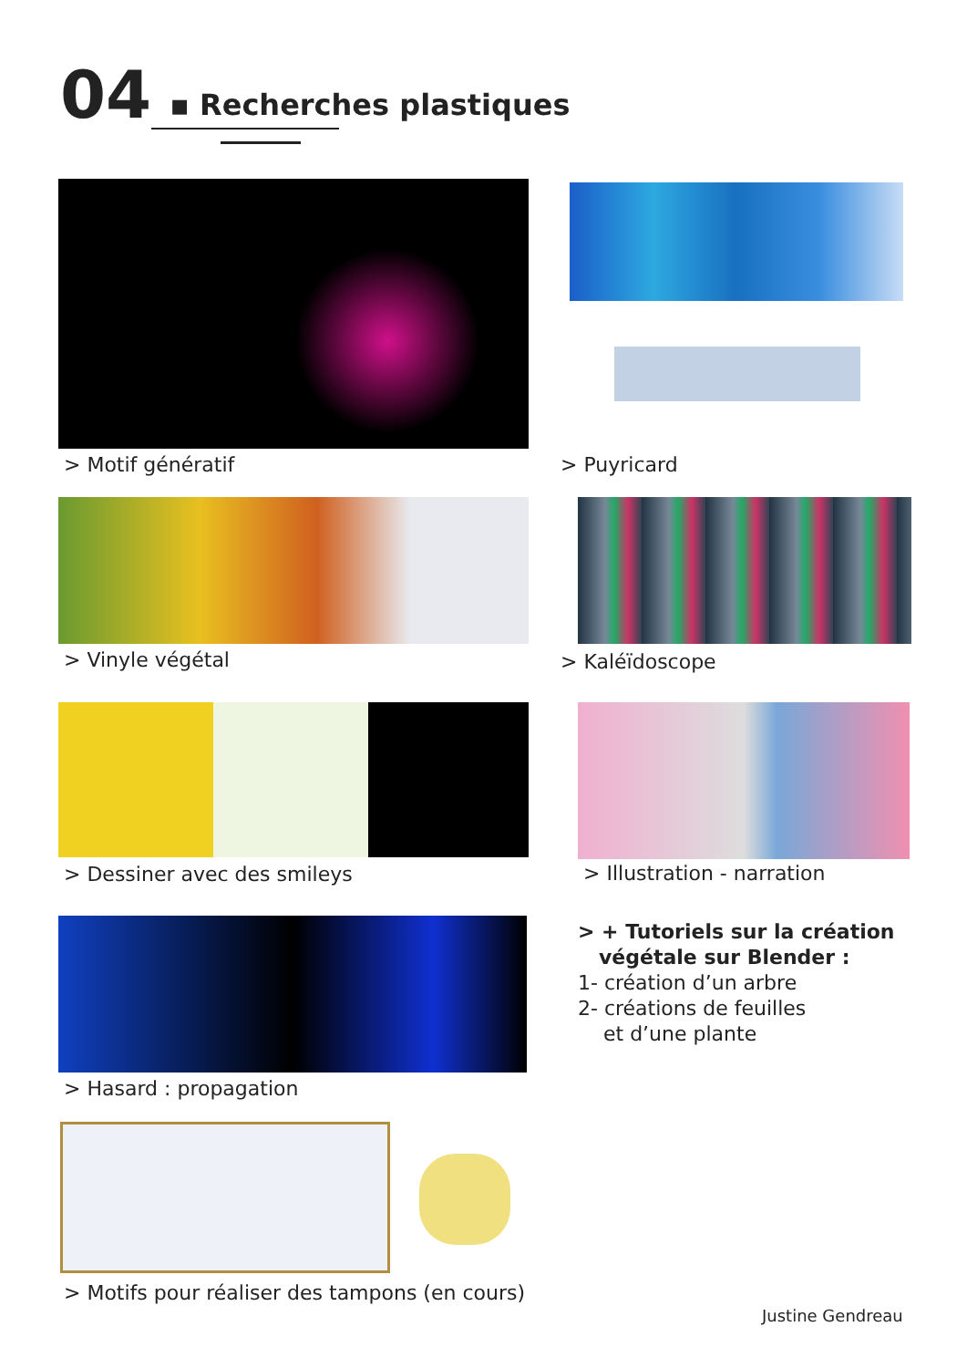04
▪ Recherches plastiques
> Motif génératif > Puyricard
> Vinyle végétal > Kaléïdoscope
> Dessiner avec des smileys > Illustration - narration
> Hasard : propagation
> + Tutoriels sur la création
végétale sur Blender :
1- création d’un arbre
2- créations de feuilles
et d’une plante
> Motifs pour réaliser des tampons (en cours)
Justine Gendreau